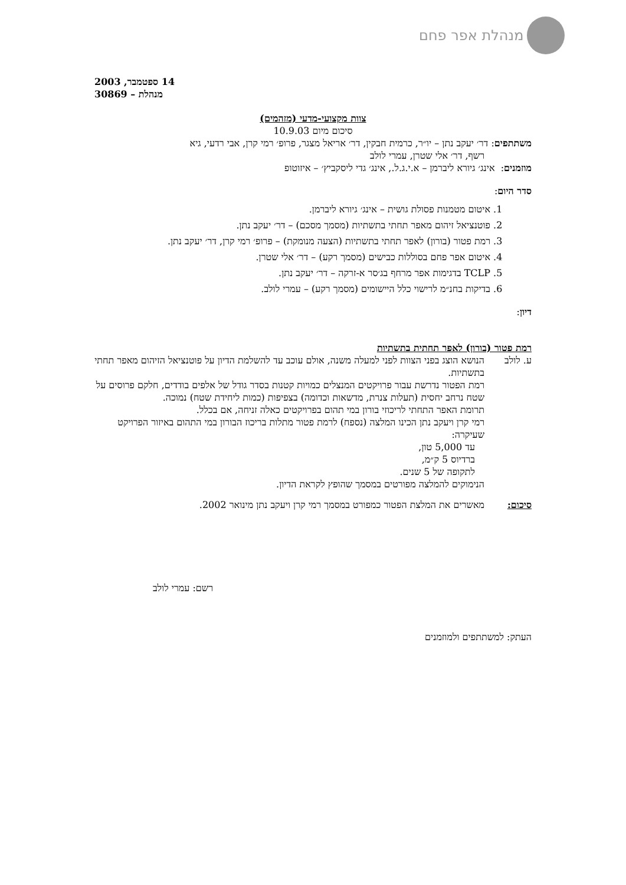מנהלת אפר פחם
14 ספטמבר, 2003
מנהלת – 30869
צוות מקצועי-מדעי (מזהמים)
סיכום מיום 10.9.03
משתתפים: דר׳ יעקב נתן – יו״ר, כרמית חבקין, דר׳ אריאל מצגר, פרופ׳ רמי קרן, אבי רדעי, גיא
רשף, דר׳ אלי שטרן, עמרי לולב
מוזמנים: אינג׳ גיורא ליברמן – א.י.ג.ל., אינג׳ גדי ליסקביץ׳ – איזוטופ
סדר היום:
1. איטום מטמנות פסולת גושית – אינג׳ גיורא ליברמן.
2. פוטנציאל זיהום מאפר תחתי בתשתיות (מסמך מסכם) – דר׳ יעקב נתן.
3. רמת פטור (בורון) לאפר תחתי בתשתיות (הצעה מנומקת) – פרופ׳ רמי קרן, דר׳ יעקב נתן.
4. איטום אפר פחם בסוללות כבישים (מסמך רקע) – דר׳ אלי שטרן.
5. TCLP בדגימות אפר מרחף בג׳סר א-זרקה – דר׳ יעקב נתן.
6. בדיקות בחנ״מ לרישוי כלל היישומים (מסמך רקע) – עמרי לולב.
דיון:
רמת פטור (בורון) לאפר תחתית בתשתיות
ע. לולב הנושא הוצג בפני הצוות לפני למעלה משנה, אולם עוכב עד להשלמת הדיון על פוטנציאל הזיהום מאפר תחתי בתשתיות.
רמת הפטור נדרשת עבור פרויקטים המנצלים כמויות קטנות בסדר גודל של אלפים בודדים, חלקם פרוסים על שטח נרחב יחסית (תעלות צנרת, מדשאות וכדומה) בצפיפות (כמות ליחידת שטח) נמוכה.
תרומת האפר התחתי לריכוזי בורון במי תהום בפרויקטים כאלה זניחה, אם בכלל.
רמי קרן ויעקב נתן הכינו המלצה (נספח) לרמת פטור מתלות בריכוז הבורון במי התהום באיזור הפרויקט שעיקרה:
עד 5,000 טון,
ברדיוס 5 ק״מ,
לתקופה של 5 שנים.
הנימוקים להמלצה מפורטים במסמך שהופץ לקראת הדיון.
סיכום: מאשרים את המלצת הפטור כמפורט במסמך רמי קרן ויעקב נתן מינואר 2002.
רשם: עמרי לולב
העתק: למשתתפים ולמוזמנים